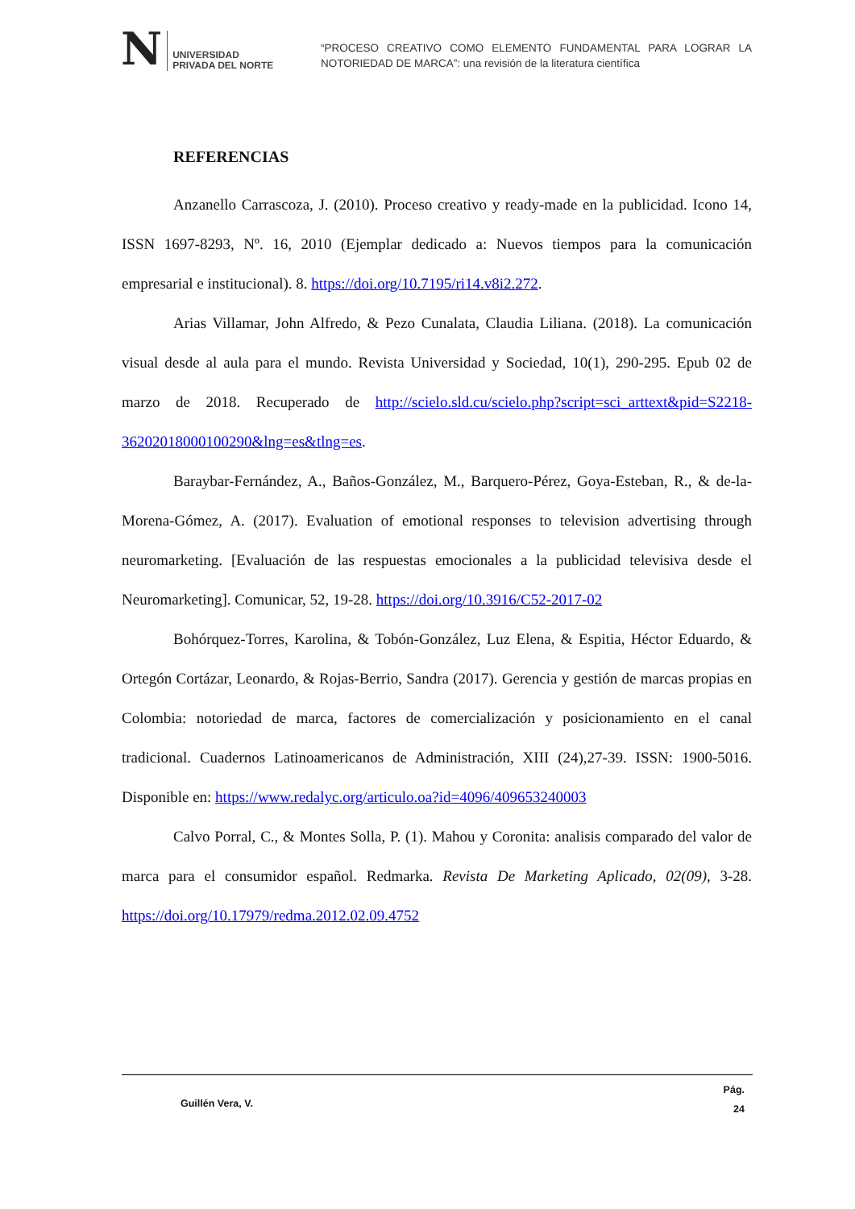N
UNIVERSIDAD
PRIVADA DEL NORTE
“PROCESO CREATIVO COMO ELEMENTO FUNDAMENTAL PARA LOGRAR LA NOTORIEDAD DE MARCA”: una revisión de la literatura científica
REFERENCIAS
Anzanello Carrascoza, J. (2010). Proceso creativo y ready-made en la publicidad. Icono 14, ISSN 1697-8293, Nº. 16, 2010 (Ejemplar dedicado a: Nuevos tiempos para la comunicación empresarial e institucional). 8. https://doi.org/10.7195/ri14.v8i2.272.
Arias Villamar, John Alfredo, & Pezo Cunalata, Claudia Liliana. (2018). La comunicación visual desde al aula para el mundo. Revista Universidad y Sociedad, 10(1), 290-295. Epub 02 de marzo de 2018. Recuperado de http://scielo.sld.cu/scielo.php?script=sci_arttext&pid=S2218-36202018000100290&lng=es&tlng=es.
Baraybar-Fernández, A., Baños-González, M., Barquero-Pérez, Goya-Esteban, R., & de-la-Morena-Gómez, A. (2017). Evaluation of emotional responses to television advertising through neuromarketing. [Evaluación de las respuestas emocionales a la publicidad televisiva desde el Neuromarketing]. Comunicar, 52, 19-28. https://doi.org/10.3916/C52-2017-02
Bohórquez-Torres, Karolina, & Tobón-González, Luz Elena, & Espitia, Héctor Eduardo, & Ortegón Cortázar, Leonardo, & Rojas-Berrio, Sandra (2017). Gerencia y gestión de marcas propias en Colombia: notoriedad de marca, factores de comercialización y posicionamiento en el canal tradicional. Cuadernos Latinoamericanos de Administración, XIII (24),27-39. ISSN: 1900-5016. Disponible en: https://www.redalyc.org/articulo.oa?id=4096/409653240003
Calvo Porral, C., & Montes Solla, P. (1). Mahou y Coronita: analisis comparado del valor de marca para el consumidor español. Redmarka. Revista De Marketing Aplicado, 02(09), 3-28. https://doi.org/10.17979/redma.2012.02.09.4752
Guillén Vera, V. Pág.
24